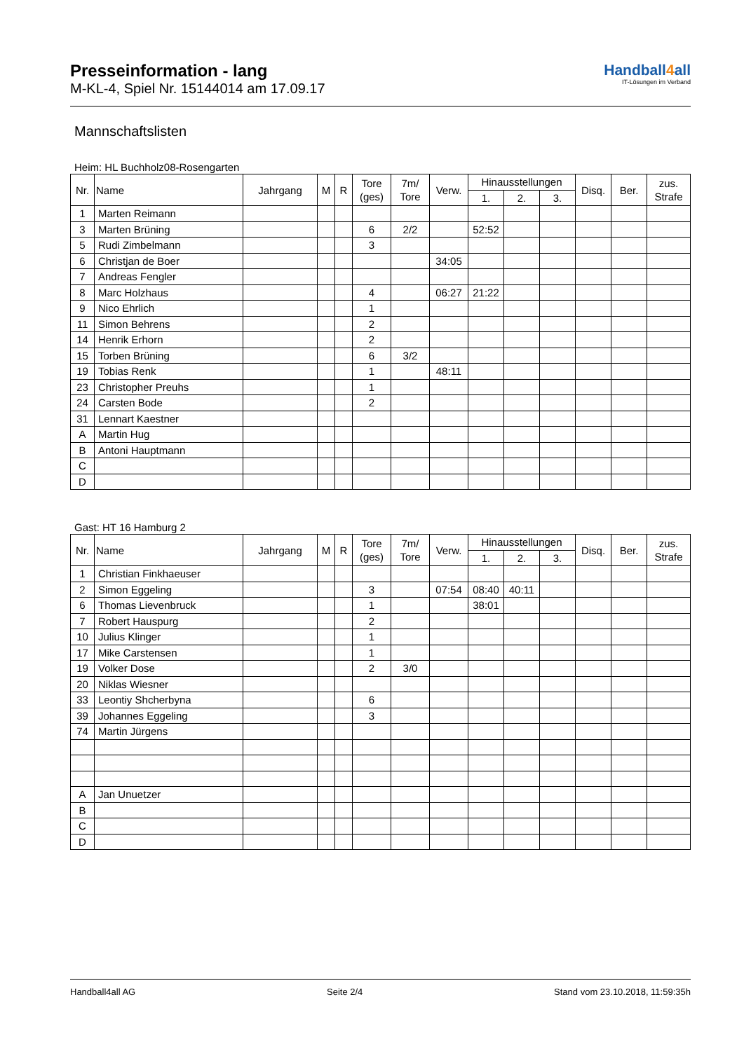Presseinformation - lang
M-KL-4, Spiel Nr. 15144014 am 17.09.17
Handball4all
IT-Lösungen im Verband
Mannschaftslisten
Heim: HL Buchholz08-Rosengarten
| Nr. | Name | Jahrgang | M | R | Tore (ges) | 7m/ Tore | Verw. | Hinausstellungen | | | Disq. | Ber. | zus. Strafe |
| --- | --- | --- | --- | --- | --- | --- | --- | --- | --- | --- | --- | --- | --- |
| | | | | | | | | 1. | 2. | 3. | | | |
| 1 | Marten Reimann | | | | | | | | | | | | |
| 3 | Marten Brüning | | | | 6 | 2/2 | | 52:52 | | | | | |
| 5 | Rudi Zimbelmann | | | | 3 | | | | | | | | |
| 6 | Christjan de Boer | | | | | | 34:05 | | | | | | |
| 7 | Andreas Fengler | | | | | | | | | | | | |
| 8 | Marc Holzhaus | | | | 4 | | 06:27 | 21:22 | | | | | |
| 9 | Nico Ehrlich | | | | 1 | | | | | | | | |
| 11 | Simon Behrens | | | | 2 | | | | | | | | |
| 14 | Henrik Erhorn | | | | 2 | | | | | | | | |
| 15 | Torben Brüning | | | | 6 | 3/2 | | | | | | | |
| 19 | Tobias Renk | | | | 1 | | 48:11 | | | | | | |
| 23 | Christopher Preuhs | | | | 1 | | | | | | | | |
| 24 | Carsten Bode | | | | 2 | | | | | | | | |
| 31 | Lennart Kaestner | | | | | | | | | | | | |
| A | Martin Hug | | | | | | | | | | | | |
| B | Antoni Hauptmann | | | | | | | | | | | | |
| C | | | | | | | | | | | | | |
| D | | | | | | | | | | | | | |
Gast: HT 16 Hamburg 2
| Nr. | Name | Jahrgang | M | R | Tore (ges) | 7m/ Tore | Verw. | Hinausstellungen | | | Disq. | Ber. | zus. Strafe |
| --- | --- | --- | --- | --- | --- | --- | --- | --- | --- | --- | --- | --- | --- |
| | | | | | | | | 1. | 2. | 3. | | | |
| 1 | Christian Finkhaeuser | | | | | | | | | | | | |
| 2 | Simon Eggeling | | | | 3 | | 07:54 | 08:40 | 40:11 | | | | |
| 6 | Thomas Lievenbruck | | | | 1 | | | 38:01 | | | | | |
| 7 | Robert Hauspurg | | | | 2 | | | | | | | | |
| 10 | Julius Klinger | | | | 1 | | | | | | | | |
| 17 | Mike Carstensen | | | | 1 | | | | | | | | |
| 19 | Volker Dose | | | | 2 | 3/0 | | | | | | | |
| 20 | Niklas Wiesner | | | | | | | | | | | | |
| 33 | Leontiy Shcherbyna | | | | 6 | | | | | | | | |
| 39 | Johannes Eggeling | | | | 3 | | | | | | | | |
| 74 | Martin Jürgens | | | | | | | | | | | | |
| A | Jan Unuetzer | | | | | | | | | | | | |
| B | | | | | | | | | | | | | |
| C | | | | | | | | | | | | | |
| D | | | | | | | | | | | | | |
Handball4all AG Seite 2/4 Stand vom 23.10.2018, 11:59:35h